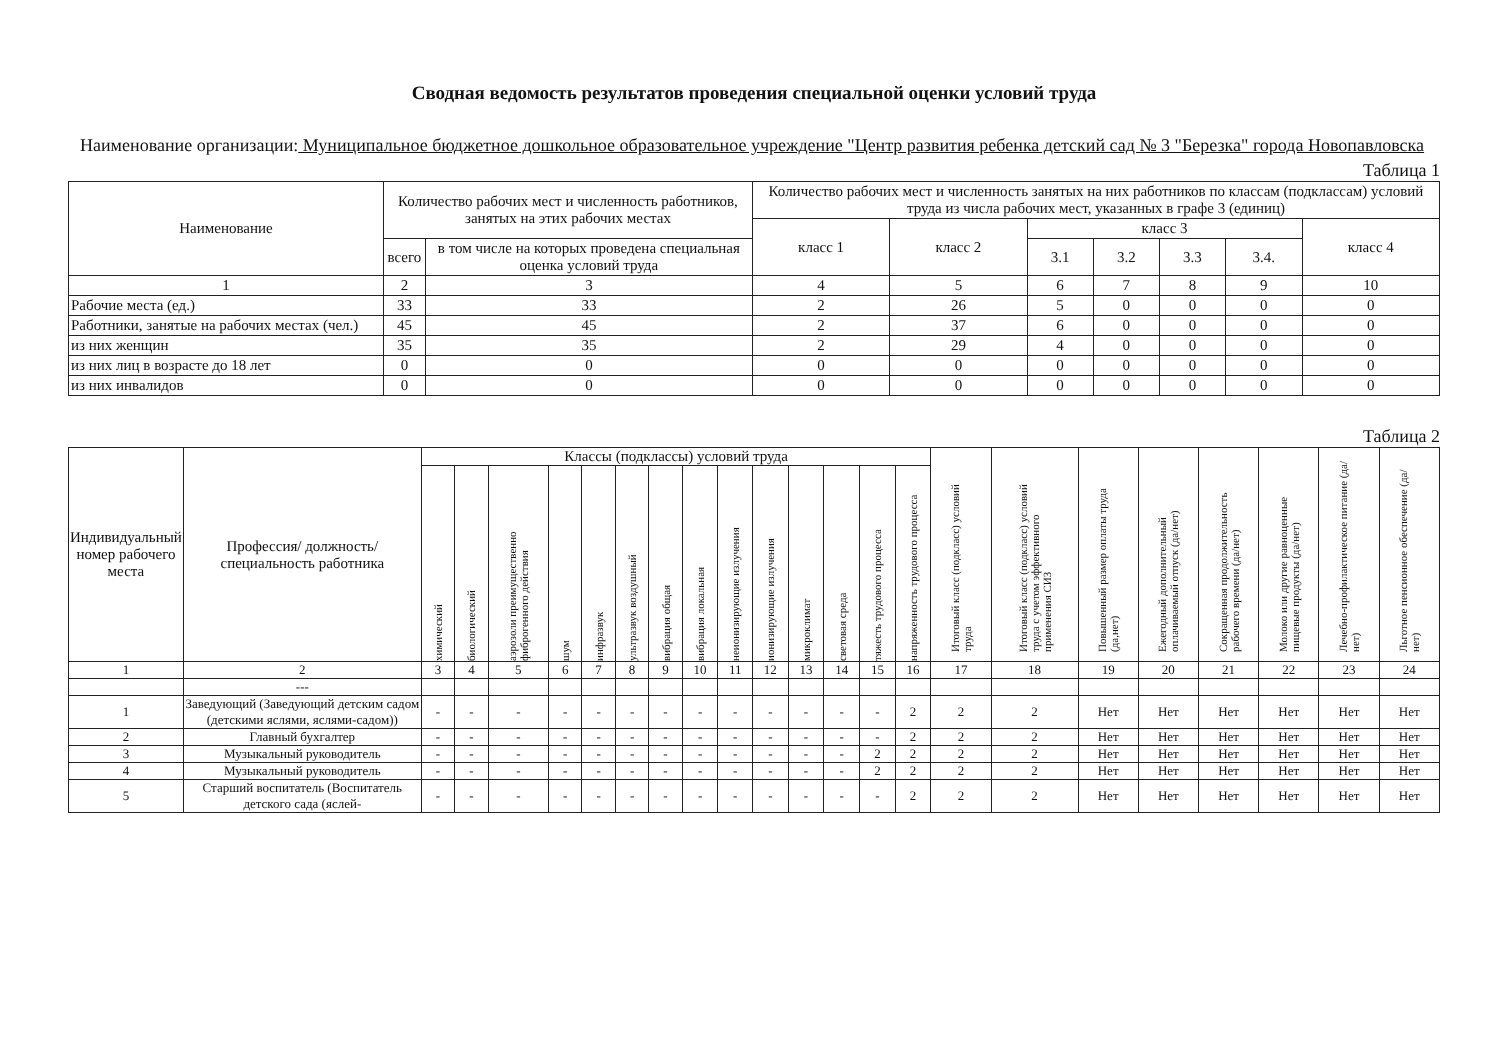Сводная ведомость результатов проведения специальной оценки условий труда
Наименование организации: Муниципальное бюджетное дошкольное образовательное учреждение "Центр развития ребенка детский сад № 3 "Березка" города Новопавловска
Таблица 1
| Наименование | Количество рабочих мест и численность работников, занятых на этих рабочих местах | | Количество рабочих мест и численность занятых на них работников по классам (подклассам) условий труда из числа рабочих мест, указанных в графе 3 (единиц) | | | | | | |
| --- | --- | --- | --- | --- | --- | --- | --- | --- | --- |
| | | | класс 1 | класс 2 | класс 3 | | | | класс 4 |
| | всего | в том числе на которых проведена специальная оценка условий труда | | | 3.1 | 3.2 | 3.3 | 3.4. | |
| 1 | 2 | 3 | 4 | 5 | 6 | 7 | 8 | 9 | 10 |
| Рабочие места (ед.) | 33 | 33 | 2 | 26 | 5 | 0 | 0 | 0 | 0 |
| Работники, занятые на рабочих местах (чел.) | 45 | 45 | 2 | 37 | 6 | 0 | 0 | 0 | 0 |
| из них женщин | 35 | 35 | 2 | 29 | 4 | 0 | 0 | 0 | 0 |
| из них лиц в возрасте до 18 лет | 0 | 0 | 0 | 0 | 0 | 0 | 0 | 0 | 0 |
| из них инвалидов | 0 | 0 | 0 | 0 | 0 | 0 | 0 | 0 | 0 |
Таблица 2
| Индивидуальный номер рабочего места | Профессия/ должность/ специальность работника | Классы (подклассы) условий труда | | | | | | | | | | | | | | Итоговый класс (подкласс) условий труда | Итоговый класс (подкласс) условий труда с учетом эффективного применения СИЗ | Повышенный размер оплаты труда (да,нет) | Ежегодный дополнительный оплачиваемый отпуск (да/нет) | Сокращенная продолжительность рабочего времени (да/нет) | Молоко или другие равноценные пищевые продукты (да/нет) | Лечебно-профилактическое питание (да/нет) | Льготное пенсионное обеспечение (да/нет) |
| --- | --- | --- | --- | --- | --- | --- | --- | --- | --- | --- | --- | --- | --- | --- | --- | --- | --- | --- | --- | --- | --- | --- | --- |
| | | химический | биологический | аэрозоли преимущественно фиброгенного действия | шум | инфразвук | ультразвук воздушный | вибрация общая | вибрация локальная | неионизирующие излучения | ионизирующие излучения | микроклимат | световая среда | тяжесть трудового процесса | напряженность трудового процесса | | | | | | | | |
| 1 | 2 | 3 | 4 | 5 | 6 | 7 | 8 | 9 | 10 | 11 | 12 | 13 | 14 | 15 | 16 | 17 | 18 | 19 | 20 | 21 | 22 | 23 | 24 |
| | --- | | | | | | | | | | | | | | | | | | | | | | |
| 1 | Заведующий (Заведующий детским садом (детскими яслями, яслями-садом)) | - | - | - | - | - | - | - | - | - | - | - | - | - | 2 | 2 | 2 | Нет | Нет | Нет | Нет | Нет | Нет |
| 2 | Главный бухгалтер | - | - | - | - | - | - | - | - | - | - | - | - | - | 2 | 2 | 2 | Нет | Нет | Нет | Нет | Нет | Нет |
| 3 | Музыкальный руководитель | - | - | - | - | - | - | - | - | - | - | - | - | 2 | 2 | 2 | 2 | Нет | Нет | Нет | Нет | Нет | Нет |
| 4 | Музыкальный руководитель | - | - | - | - | - | - | - | - | - | - | - | - | 2 | 2 | 2 | 2 | Нет | Нет | Нет | Нет | Нет | Нет |
| 5 | Старший воспитатель (Воспитатель детского сада (яслей- | - | - | - | - | - | - | - | - | - | - | - | - | - | 2 | 2 | 2 | Нет | Нет | Нет | Нет | Нет | Нет |